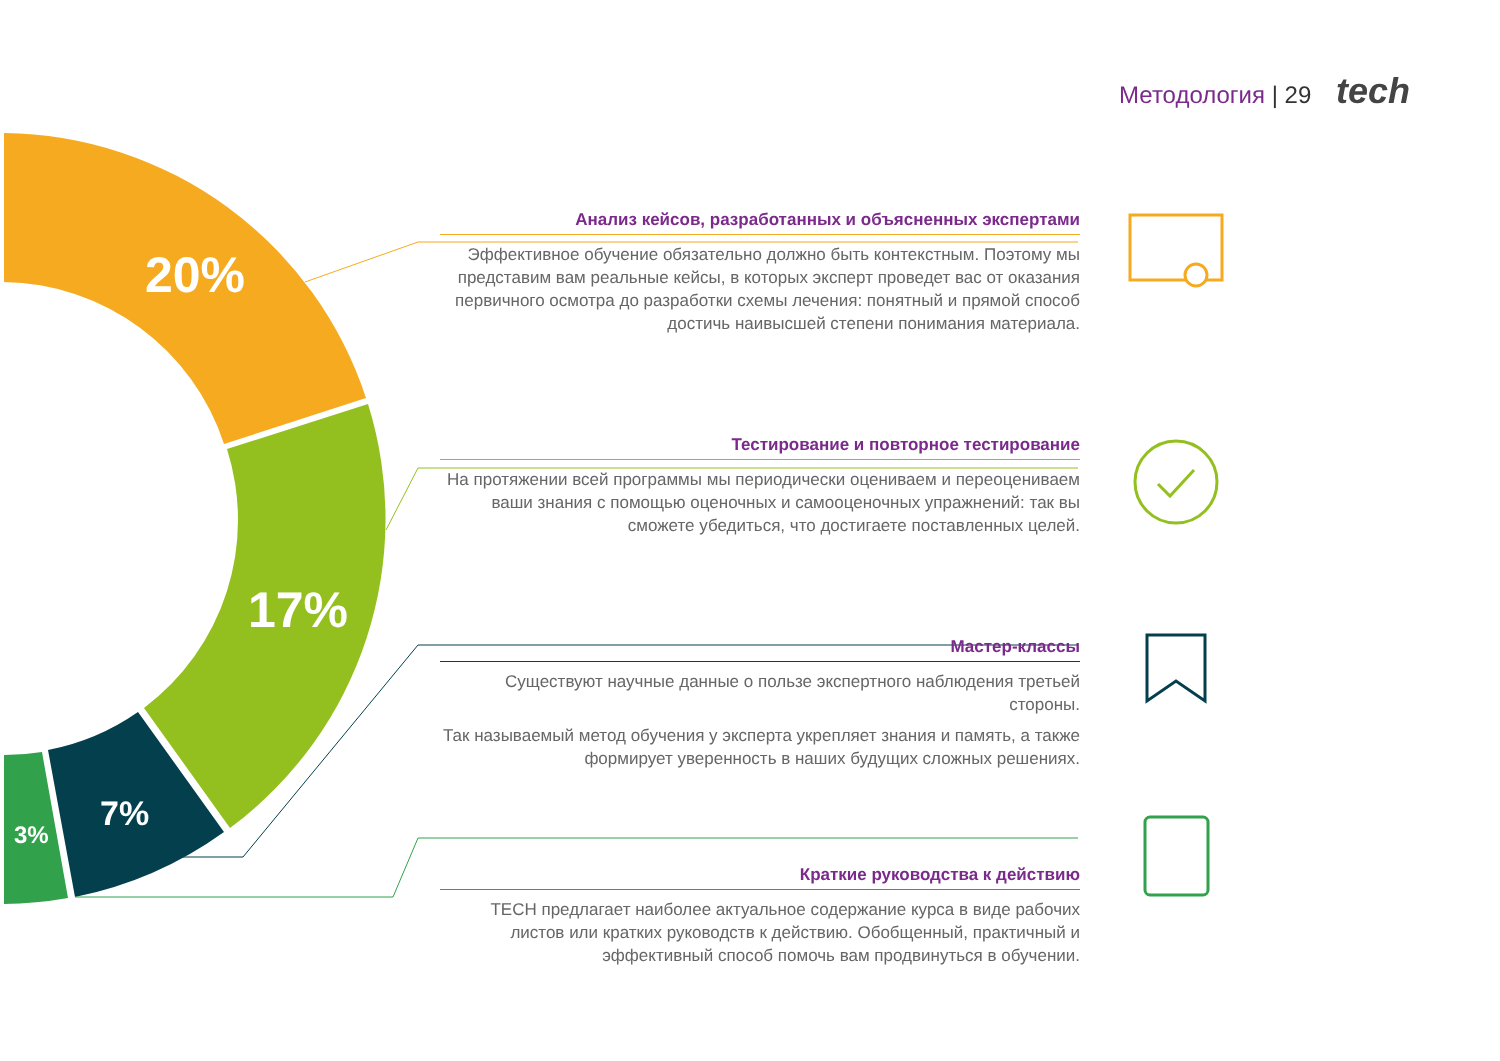Методология | 29 tech
20%
17%
7%
3%
Анализ кейсов, разработанных и объясненных экспертами
Эффективное обучение обязательно должно быть контекстным. Поэтому мы представим вам реальные кейсы, в которых эксперт проведет вас от оказания первичного осмотра до разработки схемы лечения: понятный и прямой способ достичь наивысшей степени понимания материала.
Тестирование и повторное тестирование
На протяжении всей программы мы периодически оцениваем и переоцениваем ваши знания с помощью оценочных и самооценочных упражнений: так вы сможете убедиться, что достигаете поставленных целей.
Мастер-классы
Существуют научные данные о пользе экспертного наблюдения третьей стороны.
Так называемый метод обучения у эксперта укрепляет знания и память, а также формирует уверенность в наших будущих сложных решениях.
Краткие руководства к действию
TECH предлагает наиболее актуальное содержание курса в виде рабочих листов или кратких руководств к действию. Обобщенный, практичный и эффективный способ помочь вам продвинуться в обучении.